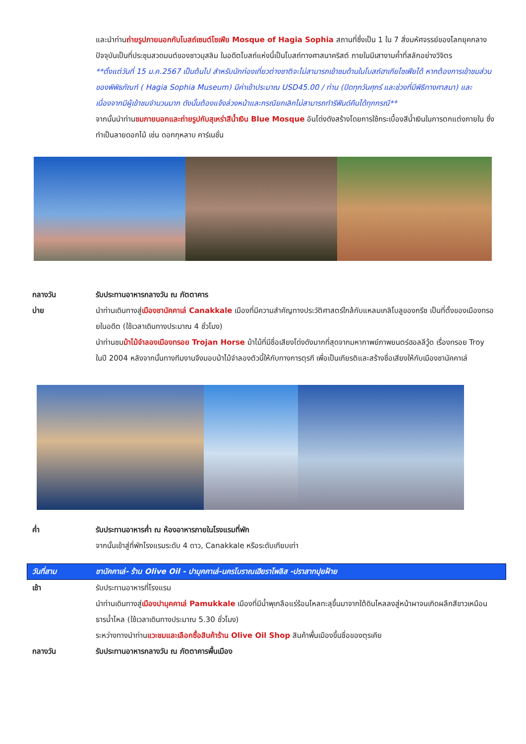และนำท่านถ่ายรูปภายนอกกับโบสถ์เซนต์โซเฟีย Mosque of Hagia Sophia สถานที่ซึ่งเป็น 1 ใน 7 สิ่งมหัศจรรย์ของโลกยุคกลาง ปัจจุบันเป็นที่ประชุมสวดมนต์ของชาวมุสลิม ในอดีตโบสถ์แห่งนี้เป็นโบสถ์ทางศาสนาคริสต์ ภายในมีเสางามค้ำที่สลักอย่างวิจิตร
**ตั้งแต่วันที่ 15 ม.ค.2567 เป็นต้นไป สำหรับนักท่องเที่ยวต่างชาติจะไม่สามารถเข้าชมด้านในโบสถ์ฮาเกียโซเฟียได้ หากต้องการเข้าชมส่วนของพิพิธภัณฑ์ ( Hagia Sophia Museum) มีค่าเข้าประมาณ USD45.00 / ท่าน (ปิดทุกวันศุกร์ และช่วงที่มีพิธีทางศาสนา) และเนื่องจากมีผู้เข้าชมจำนวนมาก ดังนั้นต้องแจ้งล่วงหน้าและกรณียกเลิกไม่สามารถทำรีฟันด์คืนได้ทุกกรณี**
จากนั้นนำท่านชมภายนอกและถ่ายรูปกับสุเหร่าสีน้ำเงิน Blue Mosque อันโด่งดังสร้างโดยการใช้กระเบื้องสีน้ำเงินในการตกแต่งภายใน ซึ่งทำเป็นลายดอกไม้ เช่น ดอกกุหลาบ คาร์เนชั่น
กลางวัน รับประทานอาหารกลางวัน ณ ภัตตาคาร
บ่าย นำท่านเดินทางสู่เมืองชานัคคาเล่ Canakkale เมืองที่มีความสำคัญทางประวัติศาสตร์ใกล้กับแหลมเกลิโบลูของกรีซ เป็นที่ตั้งของเมืองทรอยในอดีต (ใช้เวลาเดินทางประมาณ 4 ชั่วโมง)
นำท่านชมม้าไม้จำลองเมืองทรอย Trojan Horse ม้าไม้ที่มีชื่อเสียงโด่งดังมากที่สุดจากมหากาพย์ภาพยนตร์ฮอลลีวู้ด เรื่องทรอย Troy ในปี 2004 หลังจากนั้นทางทีมงานจึงมอบม้าไม้จำลองตัวนี้ให้กับทางการตุรกี เพื่อเป็นเกียรติและสร้างชื่อเสียงให้กับเมืองชานัคคาเล่
ค่ำ รับประทานอาหารค่ำ ณ ห้องอาหารภายในโรงแรมที่พัก
จากนั้นเข้าสู่ที่พักโรงแรมระดับ 4 ดาว, Canakkale หรือระดับเทียบเท่า
วันที่สาม ชานัคคาเล่- ร้าน Olive Oil - ปามุคคาเล่-นครโบราณเฮียราโพลิส -ปราสาทปุยฝ้าย
เช้า รับประทานอาหารที่โรงแรม
นำท่านเดินทางสู่เมืองปามุคคาเล่ Pamukkale เมืองที่มีน้ำพุเกลือแร่ร้อนไหลทะลุขึ้นมาจากใต้ดินไหลลงสู่หน้าผาจนเกิดผลึกสีขาวเหมือนธารน้ำไหล (ใช้เวลาเดินทางประมาณ 5.30 ชั่วโมง)
ระหว่างทางนำท่านแวะชมและเลือกซื้อสินค้าร้าน Olive Oil Shop สินค้าพื้นเมืองขึ้นชื่อของตุรเคีย
กลางวัน รับประทานอาหารกลางวัน ณ ภัตตาคารพื้นเมือง